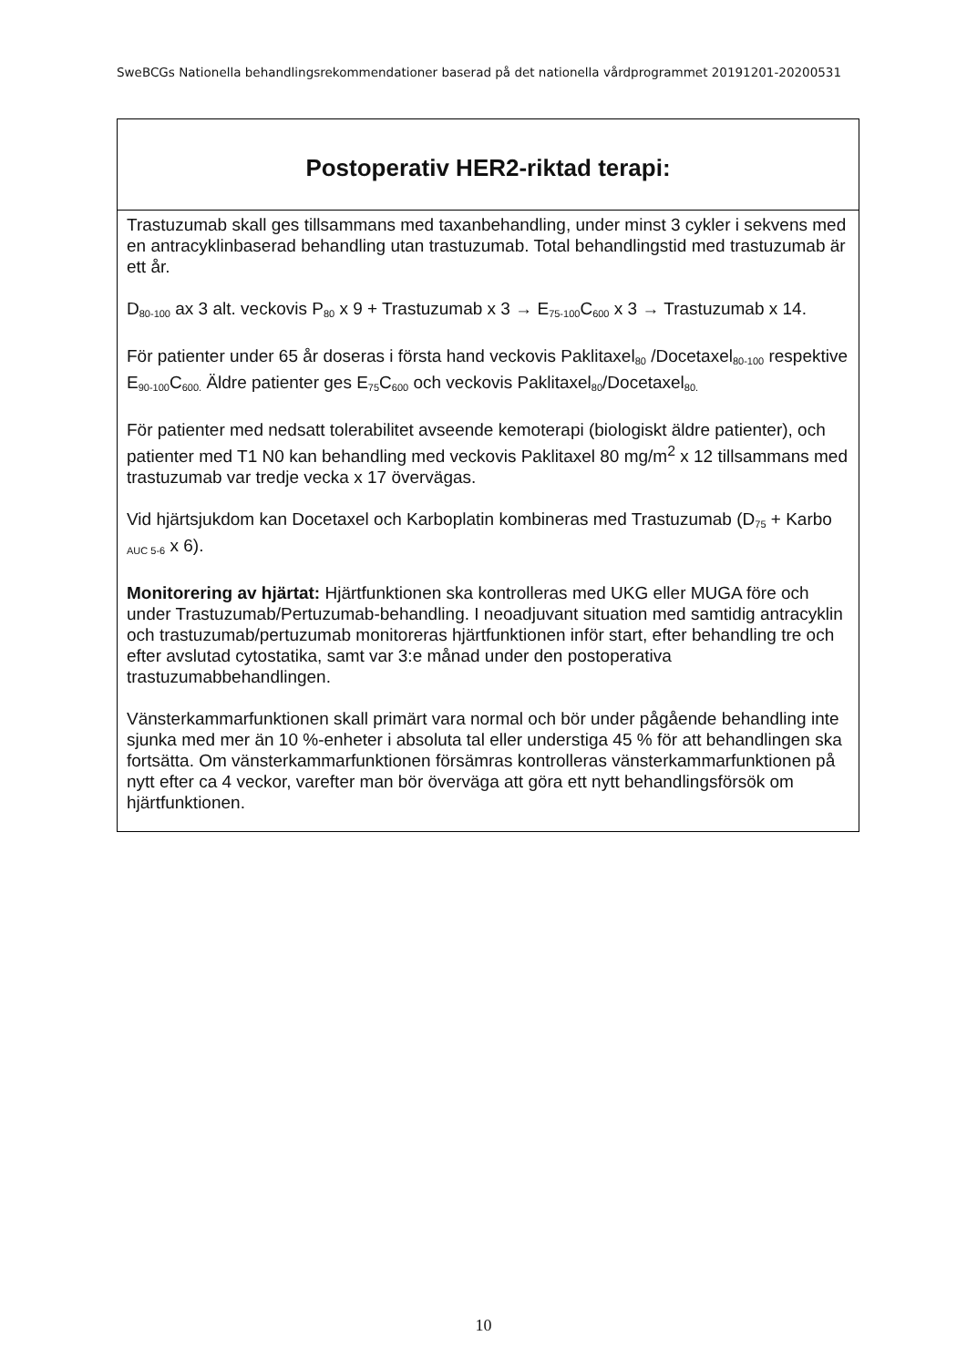SweBCGs Nationella behandlingsrekommendationer baserad på det nationella vårdprogrammet 20191201-20200531
| Postoperativ HER2-riktad terapi: |
| --- |
| Trastuzumab skall ges tillsammans med taxanbehandling, under minst 3 cykler i sekvens med en antracyklinbaserad behandling utan trastuzumab. Total behandlingstid med trastuzumab är ett år. D<sub>80-100</sub> ax 3 alt. veckovis P<sub>80</sub> x 9 + Trastuzumab x 3 → E<sub>75-100</sub>C<sub>600</sub> x 3 → Trastuzumab x 14. För patienter under 65 år doseras i första hand veckovis Paklitaxel<sub>80</sub> /Docetaxel<sub>80-100</sub> respektive E<sub>90-100</sub>C<sub>600.</sub> Äldre patienter ges E<sub>75</sub>C<sub>600</sub> och veckovis Paklitaxel<sub>80</sub>/Docetaxel<sub>80.</sub> För patienter med nedsatt tolerabilitet avseende kemoterapi (biologiskt äldre patienter), och patienter med T1 N0 kan behandling med veckovis Paklitaxel 80 mg/m<sup>2</sup> x 12 tillsammans med trastuzumab var tredje vecka x 17 övervägas. Vid hjärtsjukdom kan Docetaxel och Karboplatin kombineras med Trastuzumab (D<sub>75</sub> + Karbo <sub>AUC 5-6</sub> x 6). Monitorering av hjärtat: Hjärtfunktionen ska kontrolleras med UKG eller MUGA före och under Trastuzumab/Pertuzumab-behandling. I neoadjuvant situation med samtidig antracyklin och trastuzumab/pertuzumab monitoreras hjärtfunktionen inför start, efter behandling tre och efter avslutad cytostatika, samt var 3:e månad under den postoperativa trastuzumabbehandlingen. Vänsterkammarfunktionen skall primärt vara normal och bör under pågående behandling inte sjunka med mer än 10 %-enheter i absoluta tal eller understiga 45 % för att behandlingen ska fortsätta. Om vänsterkammarfunktionen försämras kontrolleras vänsterkammarfunktionen på nytt efter ca 4 veckor, varefter man bör överväga att göra ett nytt behandlingsförsök om hjärtfunktionen. |
10